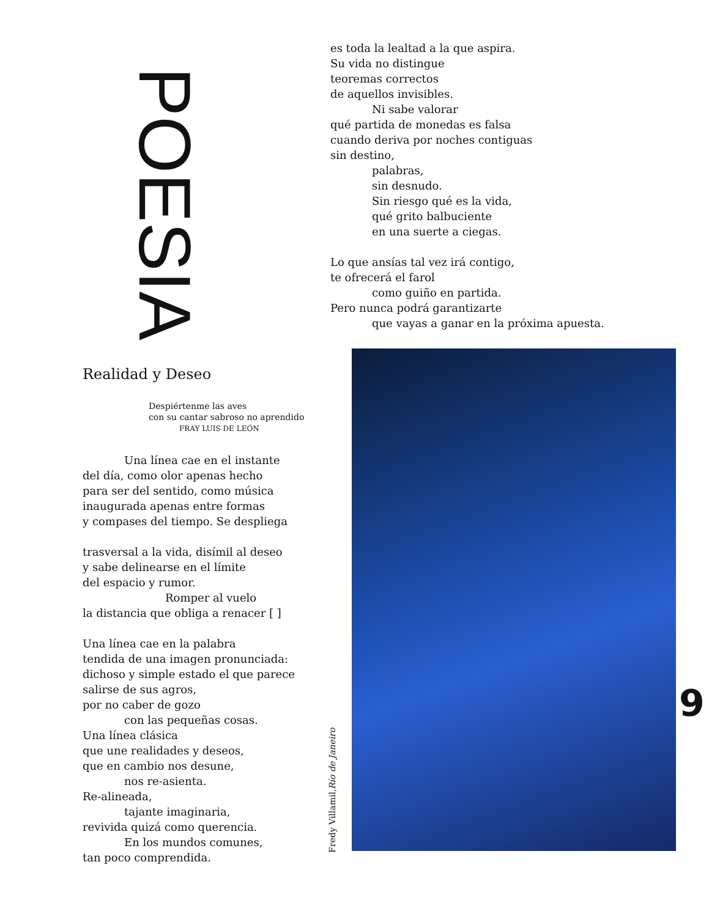POESIA
es toda la lealtad a la que aspira.
Su vida no distingue
teoremas correctos
de aquellos invisibles.
Ni sabe valorar
qué partida de monedas es falsa
cuando deriva por noches contiguas
sin destino,
palabras,
sin desnudo.
Sin riesgo qué es la vida,
qué grito balbuciente
en una suerte a ciegas.
Lo que ansías tal vez irá contigo,
te ofrecerá el farol
como guiño en partida.
Pero nunca podrá garantizarte
que vayas a ganar en la próxima apuesta.
Realidad y Deseo
Despiértenme las aves
con su cantar sabroso no aprendido
FRAY LUIS DE LEÓN
Una línea cae en el instante
del día, como olor apenas hecho
para ser del sentido, como música
inaugurada apenas entre formas
y compases del tiempo. Se despliega
trasversal a la vida, disímil al deseo
y sabe delinearse en el límite
del espacio y rumor.
Romper al vuelo
la distancia que obliga a renacer [ ]
Una línea cae en la palabra
tendida de una imagen pronunciada:
dichoso y simple estado el que parece
salirse de sus agros,
por no caber de gozo
con las pequeñas cosas.
Una línea clásica
que une realidades y deseos,
que en cambio nos desune,
nos re-asienta.
Re-alineada,
tajante imaginaria,
revivida quizá como querencia.
En los mundos comunes,
tan poco comprendida.
Fredy Villamil, Río de Janeiro
9